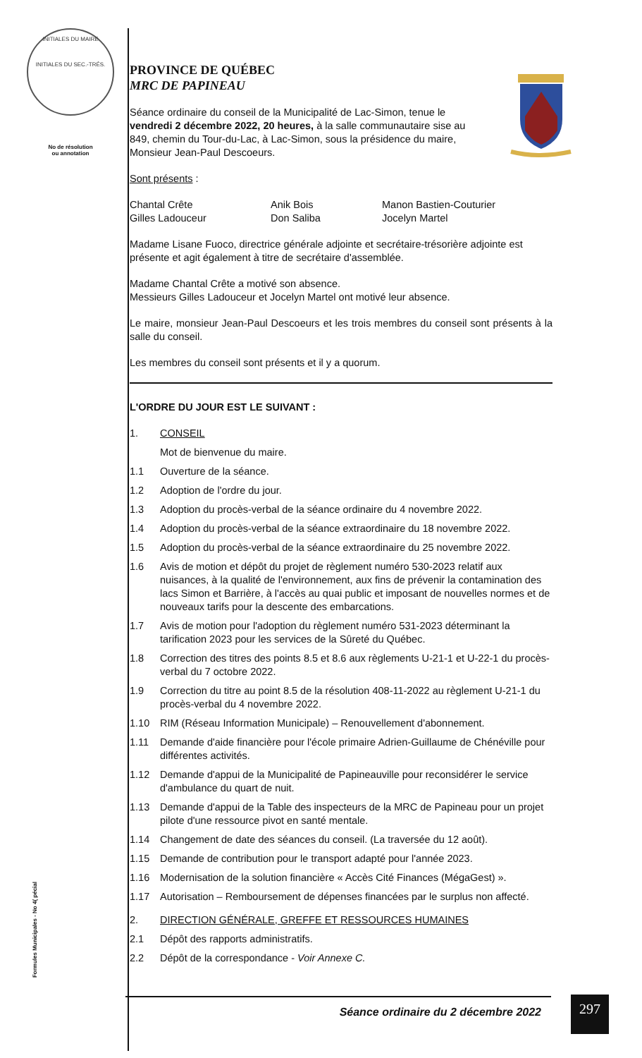INITIALES DU MAIRE
INITIALES DU SEC.-TRÉS.
No de résolution
ou annotation
Formules Municipales - No 4( pécial
PROVINCE DE QUÉBEC
MRC DE PAPINEAU
Séance ordinaire du conseil de la Municipalité de Lac-Simon, tenue le vendredi 2 décembre 2022, 20 heures, à la salle communautaire sise au 849, chemin du Tour-du-Lac, à Lac-Simon, sous la présidence du maire, Monsieur Jean-Paul Descoeurs.
Sont présents :
Chantal Crête
Anik Bois
Manon Bastien-Couturier
Gilles Ladouceur
Don Saliba
Jocelyn Martel
Madame Lisane Fuoco, directrice générale adjointe et secrétaire-trésorière adjointe est présente et agit également à titre de secrétaire d'assemblée.
Madame Chantal Crête a motivé son absence.
Messieurs Gilles Ladouceur et Jocelyn Martel ont motivé leur absence.
Le maire, monsieur Jean-Paul Descoeurs et les trois membres du conseil sont présents à la salle du conseil.
Les membres du conseil sont présents et il y a quorum.
L'ORDRE DU JOUR EST LE SUIVANT :
1. CONSEIL
Mot de bienvenue du maire.
1.1 Ouverture de la séance.
1.2 Adoption de l'ordre du jour.
1.3 Adoption du procès-verbal de la séance ordinaire du 4 novembre 2022.
1.4 Adoption du procès-verbal de la séance extraordinaire du 18 novembre 2022.
1.5 Adoption du procès-verbal de la séance extraordinaire du 25 novembre 2022.
1.6 Avis de motion et dépôt du projet de règlement numéro 530-2023 relatif aux nuisances, à la qualité de l'environnement, aux fins de prévenir la contamination des lacs Simon et Barrière, à l'accès au quai public et imposant de nouvelles normes et de nouveaux tarifs pour la descente des embarcations.
1.7 Avis de motion pour l'adoption du règlement numéro 531-2023 déterminant la tarification 2023 pour les services de la Sûreté du Québec.
1.8 Correction des titres des points 8.5 et 8.6 aux règlements U-21-1 et U-22-1 du procès-verbal du 7 octobre 2022.
1.9 Correction du titre au point 8.5 de la résolution 408-11-2022 au règlement U-21-1 du procès-verbal du 4 novembre 2022.
1.10 RIM (Réseau Information Municipale) – Renouvellement d'abonnement.
1.11 Demande d'aide financière pour l'école primaire Adrien-Guillaume de Chénéville pour différentes activités.
1.12 Demande d'appui de la Municipalité de Papineauville pour reconsidérer le service d'ambulance du quart de nuit.
1.13 Demande d'appui de la Table des inspecteurs de la MRC de Papineau pour un projet pilote d'une ressource pivot en santé mentale.
1.14 Changement de date des séances du conseil. (La traversée du 12 août).
1.15 Demande de contribution pour le transport adapté pour l'année 2023.
1.16 Modernisation de la solution financière « Accès Cité Finances (MégaGest) ».
1.17 Autorisation – Remboursement de dépenses financées par le surplus non affecté.
2. DIRECTION GÉNÉRALE, GREFFE ET RESSOURCES HUMAINES
2.1 Dépôt des rapports administratifs.
2.2 Dépôt de la correspondance - Voir Annexe C.
Séance ordinaire du 2 décembre 2022 297